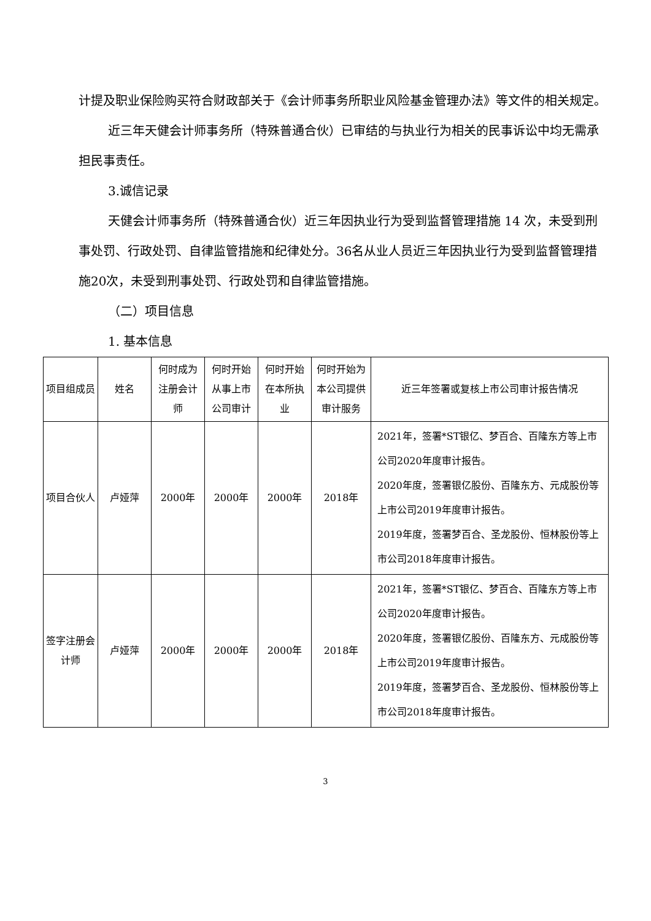计提及职业保险购买符合财政部关于《会计师事务所职业风险基金管理办法》等文件的相关规定。
近三年天健会计师事务所（特殊普通合伙）已审结的与执业行为相关的民事诉讼中均无需承担民事责任。
3.诚信记录
天健会计师事务所（特殊普通合伙）近三年因执业行为受到监督管理措施 14 次，未受到刑事处罚、行政处罚、自律监管措施和纪律处分。36名从业人员近三年因执业行为受到监督管理措施20次，未受到刑事处罚、行政处罚和自律监管措施。
（二）项目信息
1. 基本信息
| 项目组成员 | 姓名 | 何时成为注册会计师 | 何时开始从事上市公司审计 | 何时开始在本所执业 | 何时开始为本公司提供审计服务 | 近三年签署或复核上市公司审计报告情况 |
| 项目合伙人 | 卢娅萍 | 2000年 | 2000年 | 2000年 | 2018年 | 2021年，签署*ST银亿、梦百合、百隆东方等上市公司2020年度审计报告。 2020年度，签署银亿股份、百隆东方、元成股份等上市公司2019年度审计报告。 2019年度，签署梦百合、圣龙股份、恒林股份等上市公司2018年度审计报告。 |
| 签字注册会计师 | 卢娅萍 | 2000年 | 2000年 | 2000年 | 2018年 | 2021年，签署*ST银亿、梦百合、百隆东方等上市公司2020年度审计报告。 2020年度，签署银亿股份、百隆东方、元成股份等上市公司2019年度审计报告。 2019年度，签署梦百合、圣龙股份、恒林股份等上市公司2018年度审计报告。 |
3